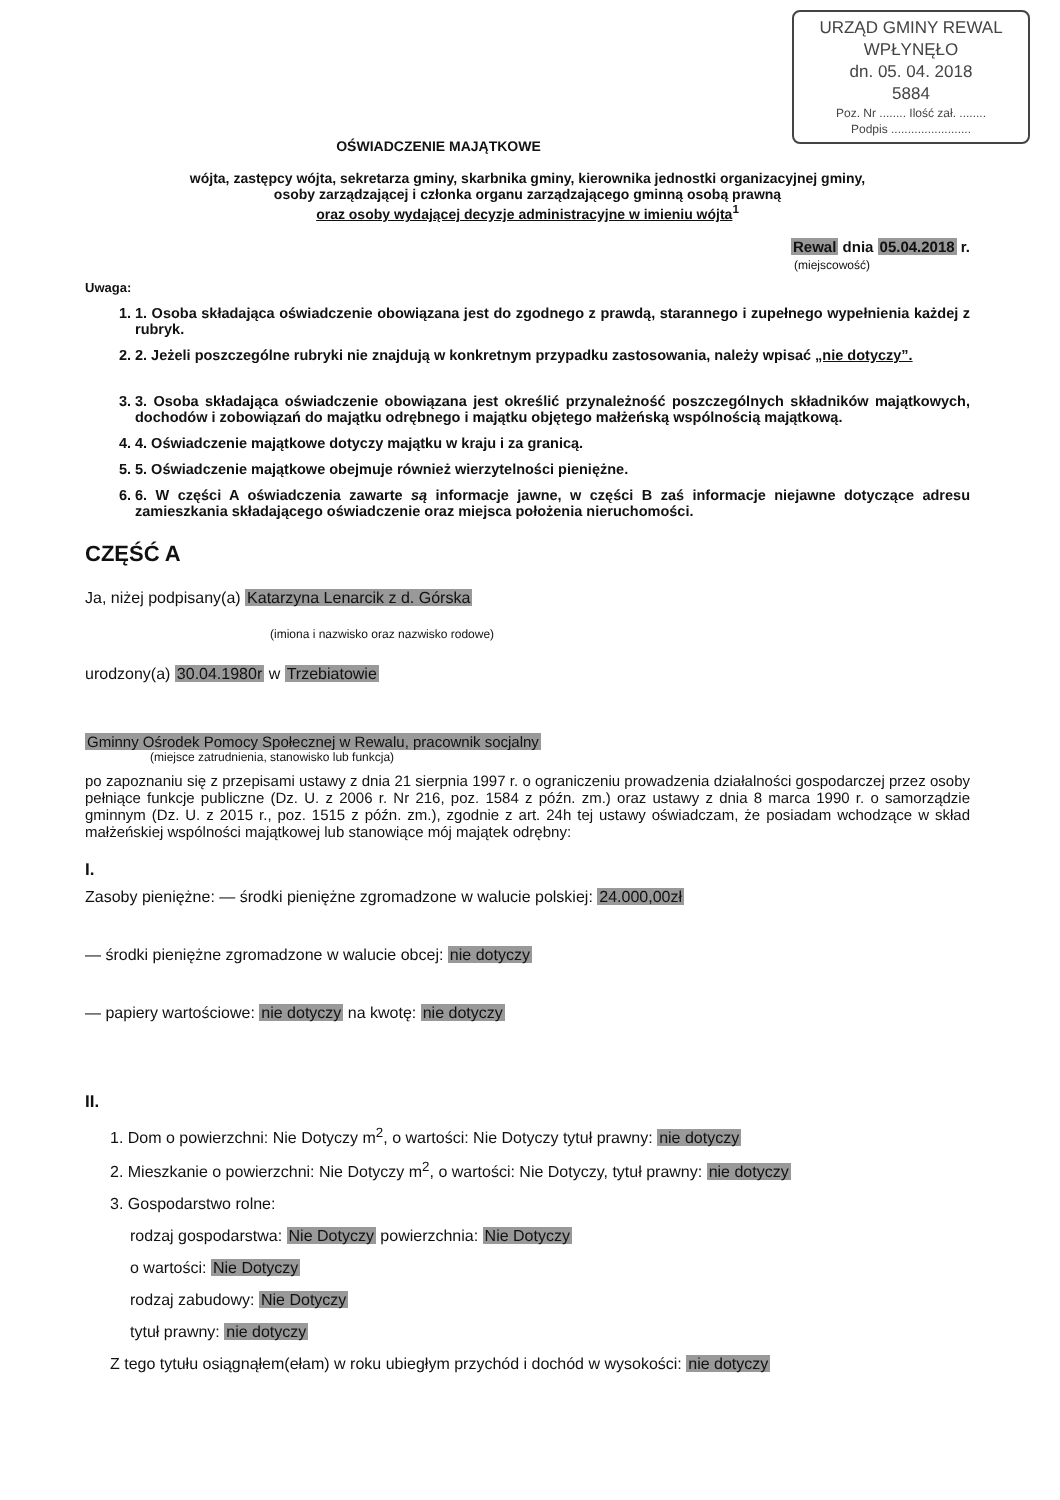URZĄD GMINY REWAL
WPŁYNĘŁO
dn. 05. 04. 2018
5884
Poz. Nr ........ Ilość zał. ........
Podpis ........................
OŚWIADCZENIE MAJĄTKOWE
wójta, zastępcy wójta, sekretarza gminy, skarbnika gminy, kierownika jednostki organizacyjnej gminy,
osoby zarządzającej i członka organu zarządzającego gminną osobą prawną
oraz osoby wydającej decyzje administracyjne w imieniu wójta<sup>1</sup>
Rewal dnia 05.04.2018 r.
(miejscowość)
Uwaga:
1. 1. Osoba składająca oświadczenie obowiązana jest do zgodnego z prawdą, starannego i zupełnego wypełnienia każdej z rubryk.
2. 2. Jeżeli poszczególne rubryki nie znajdują w konkretnym przypadku zastosowania, należy wpisać „nie dotyczy”.
3. 3. Osoba składająca oświadczenie obowiązana jest określić przynależność poszczególnych składników majątkowych, dochodów i zobowiązań do majątku odrębnego i majątku objętego małżeńską wspólnością majątkową.
4. 4. Oświadczenie majątkowe dotyczy majątku w kraju i za granicą.
5. 5. Oświadczenie majątkowe obejmuje również wierzytelności pieniężne.
6. 6. W części A oświadczenia zawarte są informacje jawne, w części B zaś informacje niejawne dotyczące adresu zamieszkania składającego oświadczenie oraz miejsca położenia nieruchomości.
CZĘŚĆ A
Ja, niżej podpisany(a) Katarzyna Lenarcik z d. Górska
(imiona i nazwisko oraz nazwisko rodowe)
urodzony(a) 30.04.1980r w Trzebiatowie
Gminny Ośrodek Pomocy Społecznej w Rewalu, pracownik socjalny
(miejsce zatrudnienia, stanowisko lub funkcja)
po zapoznaniu się z przepisami ustawy z dnia 21 sierpnia 1997 r. o ograniczeniu prowadzenia działalności gospodarczej przez osoby pełniące funkcje publiczne (Dz. U. z 2006 r. Nr 216, poz. 1584 z późn. zm.) oraz ustawy z dnia 8 marca 1990 r. o samorządzie gminnym (Dz. U. z 2015 r., poz. 1515 z późn. zm.), zgodnie z art. 24h tej ustawy oświadczam, że posiadam wchodzące w skład małżeńskiej wspólności majątkowej lub stanowiące mój majątek odrębny:
I.
Zasoby pieniężne: — środki pieniężne zgromadzone w walucie polskiej: 24.000,00zł
— środki pieniężne zgromadzone w walucie obcej: nie dotyczy
— papiery wartościowe: nie dotyczy na kwotę: nie dotyczy
II.
1. Dom o powierzchni: Nie Dotyczy m<sup>2</sup>, o wartości: Nie Dotyczy tytuł prawny: nie dotyczy
2. Mieszkanie o powierzchni: Nie Dotyczy m<sup>2</sup>, o wartości: Nie Dotyczy, tytuł prawny: nie dotyczy
3. Gospodarstwo rolne:
rodzaj gospodarstwa: Nie Dotyczy powierzchnia: Nie Dotyczy
o wartości: Nie Dotyczy
rodzaj zabudowy: Nie Dotyczy
tytuł prawny: nie dotyczy
Z tego tytułu osiągnąłem(ełam) w roku ubiegłym przychód i dochód w wysokości: nie dotyczy